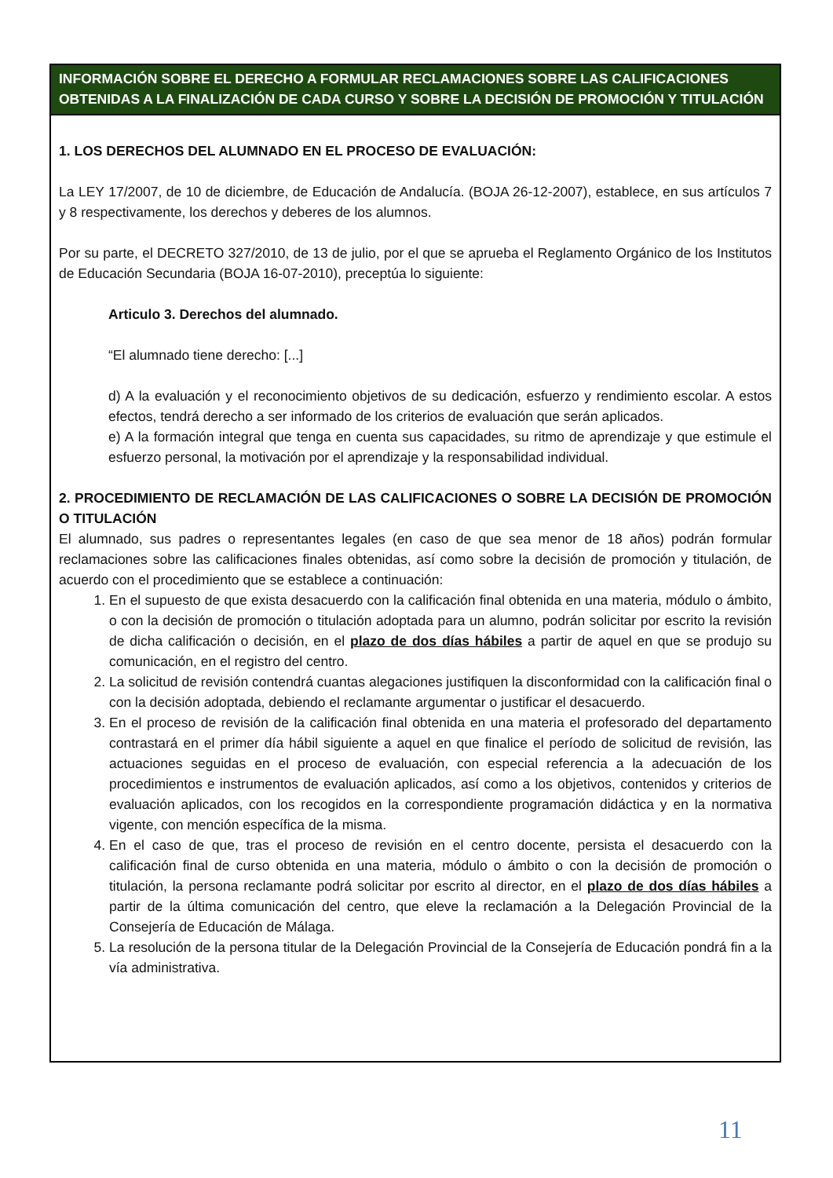INFORMACIÓN SOBRE EL DERECHO A FORMULAR RECLAMACIONES SOBRE LAS CALIFICACIONES OBTENIDAS A LA FINALIZACIÓN DE CADA CURSO Y SOBRE LA DECISIÓN DE PROMOCIÓN Y TITULACIÓN
1. LOS DERECHOS DEL ALUMNADO EN EL PROCESO DE EVALUACIÓN:
La LEY 17/2007, de 10 de diciembre, de Educación de Andalucía. (BOJA 26-12-2007), establece, en sus artículos 7 y 8 respectivamente, los derechos y deberes de los alumnos.
Por su parte, el DECRETO 327/2010, de 13 de julio, por el que se aprueba el Reglamento Orgánico de los Institutos de Educación Secundaria (BOJA 16-07-2010), preceptúa lo siguiente:
Articulo 3. Derechos del alumnado.
“El alumnado tiene derecho: [...]
d) A la evaluación y el reconocimiento objetivos de su dedicación, esfuerzo y rendimiento escolar. A estos efectos, tendrá derecho a ser informado de los criterios de evaluación que serán aplicados.
e) A la formación integral que tenga en cuenta sus capacidades, su ritmo de aprendizaje y que estimule el esfuerzo personal, la motivación por el aprendizaje y la responsabilidad individual.
2. PROCEDIMIENTO DE RECLAMACIÓN DE LAS CALIFICACIONES O SOBRE LA DECISIÓN DE PROMOCIÓN O TITULACIÓN
El alumnado, sus padres o representantes legales (en caso de que sea menor de 18 años) podrán formular reclamaciones sobre las calificaciones finales obtenidas, así como sobre la decisión de promoción y titulación, de acuerdo con el procedimiento que se establece a continuación:
1. En el supuesto de que exista desacuerdo con la calificación final obtenida en una materia, módulo o ámbito, o con la decisión de promoción o titulación adoptada para un alumno, podrán solicitar por escrito la revisión de dicha calificación o decisión, en el plazo de dos días hábiles a partir de aquel en que se produjo su comunicación, en el registro del centro.
2. La solicitud de revisión contendrá cuantas alegaciones justifiquen la disconformidad con la calificación final o con la decisión adoptada, debiendo el reclamante argumentar o justificar el desacuerdo.
3. En el proceso de revisión de la calificación final obtenida en una materia el profesorado del departamento contrastará en el primer día hábil siguiente a aquel en que finalice el período de solicitud de revisión, las actuaciones seguidas en el proceso de evaluación, con especial referencia a la adecuación de los procedimientos e instrumentos de evaluación aplicados, así como a los objetivos, contenidos y criterios de evaluación aplicados, con los recogidos en la correspondiente programación didáctica y en la normativa vigente, con mención específica de la misma.
4. En el caso de que, tras el proceso de revisión en el centro docente, persista el desacuerdo con la calificación final de curso obtenida en una materia, módulo o ámbito o con la decisión de promoción o titulación, la persona reclamante podrá solicitar por escrito al director, en el plazo de dos días hábiles a partir de la última comunicación del centro, que eleve la reclamación a la Delegación Provincial de la Consejería de Educación de Málaga.
5. La resolución de la persona titular de la Delegación Provincial de la Consejería de Educación pondrá fin a la vía administrativa.
11